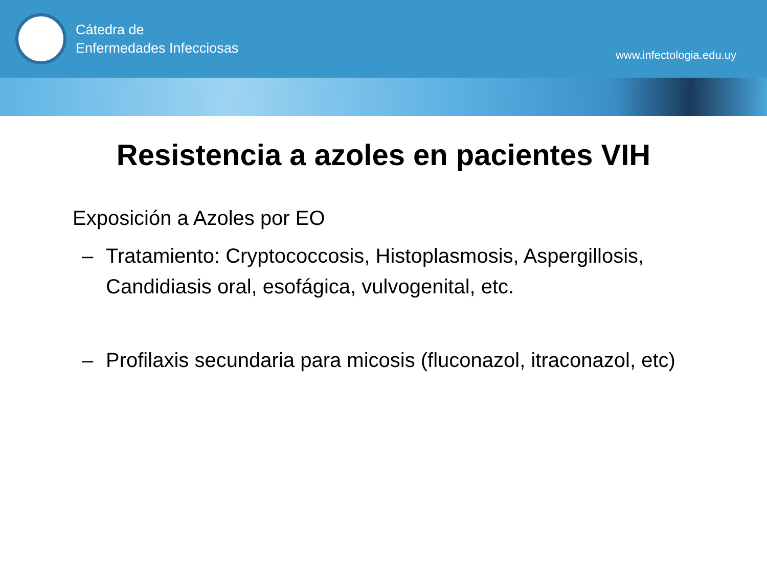Cátedra de
Enfermedades Infecciosas
www.infectologia.edu.uy
Resistencia a azoles en pacientes VIH
Exposición a Azoles por EO
– Tratamiento: Cryptococcosis, Histoplasmosis, Aspergillosis, Candidiasis oral, esofágica, vulvogenital, etc.
– Profilaxis secundaria para micosis (fluconazol, itraconazol, etc)